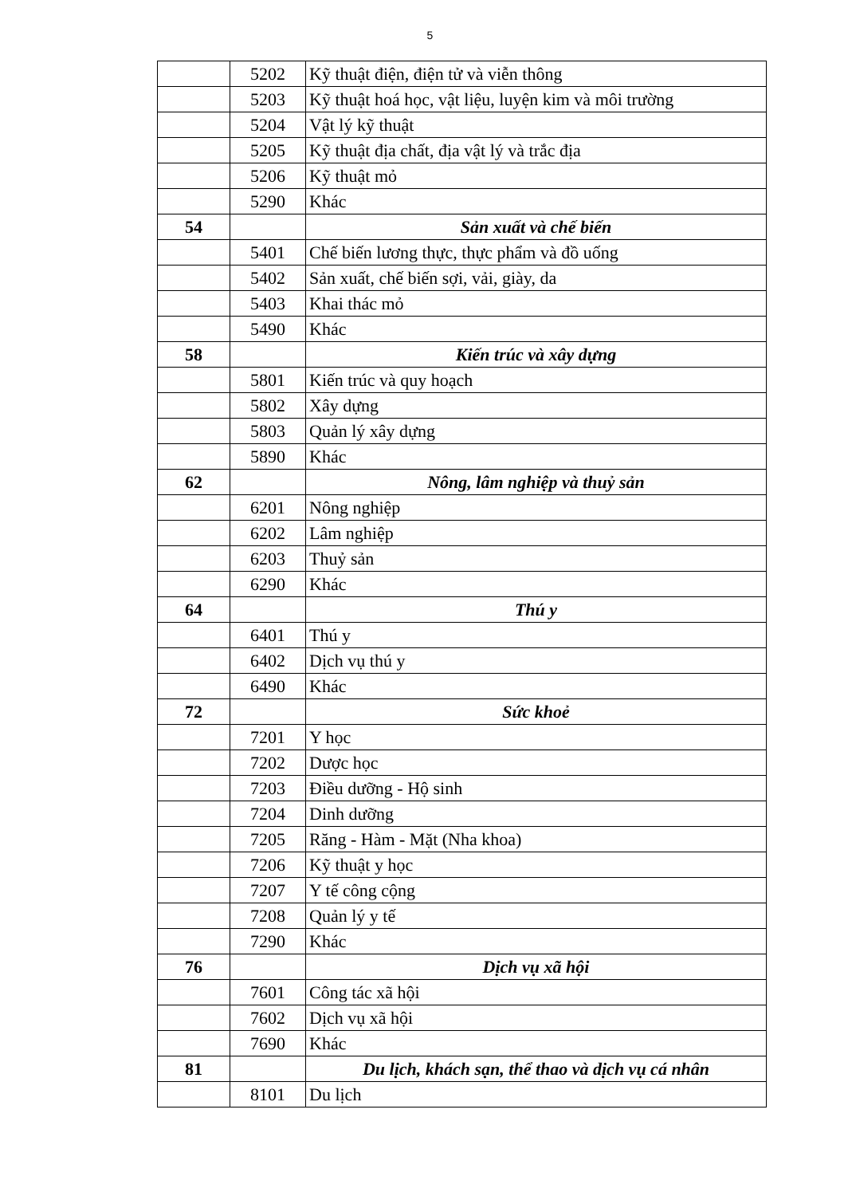5
| | 5202 | Kỹ thuật điện, điện tử và viễn thông |
| | 5203 | Kỹ thuật hoá học, vật liệu, luyện kim và môi trường |
| | 5204 | Vật lý kỹ thuật |
| | 5205 | Kỹ thuật địa chất, địa vật lý và trắc địa |
| | 5206 | Kỹ thuật mỏ |
| | 5290 | Khác |
| 54 | | Sản xuất và chế biến |
| | 5401 | Chế biến lương thực, thực phẩm và đồ uống |
| | 5402 | Sản xuất, chế biến sợi, vải, giày, da |
| | 5403 | Khai thác mỏ |
| | 5490 | Khác |
| 58 | | Kiến trúc và xây dựng |
| | 5801 | Kiến trúc và quy hoạch |
| | 5802 | Xây dựng |
| | 5803 | Quản lý xây dựng |
| | 5890 | Khác |
| 62 | | Nông, lâm nghiệp và thuỷ sản |
| | 6201 | Nông nghiệp |
| | 6202 | Lâm nghiệp |
| | 6203 | Thuỷ sản |
| | 6290 | Khác |
| 64 | | Thú y |
| | 6401 | Thú y |
| | 6402 | Dịch vụ thú y |
| | 6490 | Khác |
| 72 | | Sức khoẻ |
| | 7201 | Y học |
| | 7202 | Dược học |
| | 7203 | Điều dưỡng - Hộ sinh |
| | 7204 | Dinh dưỡng |
| | 7205 | Răng - Hàm - Mặt (Nha khoa) |
| | 7206 | Kỹ thuật y học |
| | 7207 | Y tế công cộng |
| | 7208 | Quản lý y tế |
| | 7290 | Khác |
| 76 | | Dịch vụ xã hội |
| | 7601 | Công tác xã hội |
| | 7602 | Dịch vụ xã hội |
| | 7690 | Khác |
| 81 | | Du lịch, khách sạn, thể thao và dịch vụ cá nhân |
| | 8101 | Du lịch |